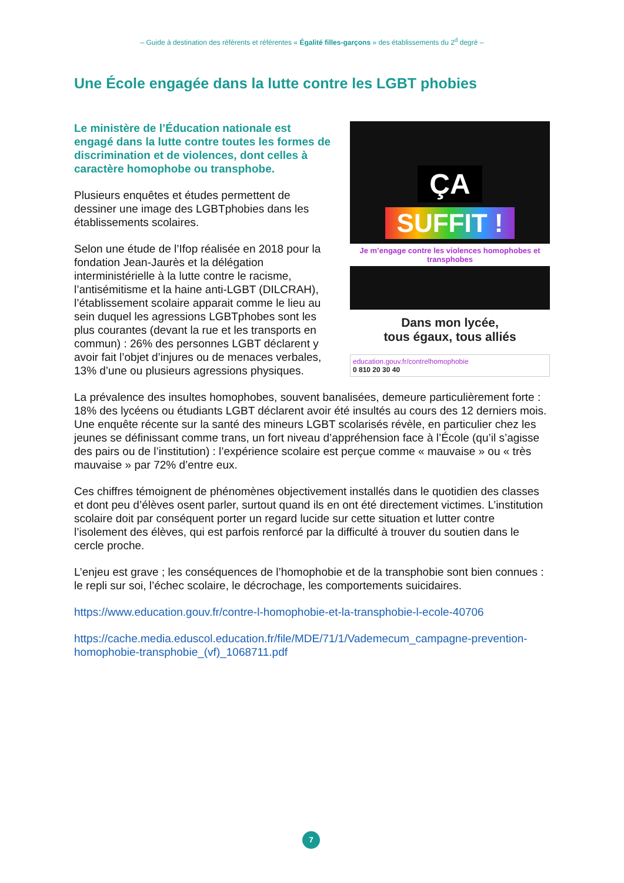– Guide à destination des référents et référentes « Égalité filles-garçons » des établissements du 2<sup>d</sup> degré –
Une École engagée dans la lutte contre les LGBT phobies
ÇA
SUFFIT !
Je m’engage contre les violences homophobes et transphobes
Dans mon lycée,
tous égaux, tous alliés
education.gouv.fr/contrelhomophobie
0 810 20 30 40
Le ministère de l’Éducation nationale est engagé dans la lutte contre toutes les formes de discrimination et de violences, dont celles à caractère homophobe ou transphobe.
Plusieurs enquêtes et études permettent de dessiner une image des LGBTphobies dans les établissements scolaires.
Selon une étude de l’Ifop réalisée en 2018 pour la fondation Jean-Jaurès et la délégation interministérielle à la lutte contre le racisme, l’antisémitisme et la haine anti-LGBT (DILCRAH), l’établissement scolaire apparait comme le lieu au sein duquel les agressions LGBTphobes sont les plus courantes (devant la rue et les transports en commun) : 26% des personnes LGBT déclarent y avoir fait l’objet d’injures ou de menaces verbales, 13% d’une ou plusieurs agressions physiques.
La prévalence des insultes homophobes, souvent banalisées, demeure particulièrement forte : 18% des lycéens ou étudiants LGBT déclarent avoir été insultés au cours des 12 derniers mois. Une enquête récente sur la santé des mineurs LGBT scolarisés révèle, en particulier chez les jeunes se définissant comme trans, un fort niveau d’appréhension face à l’École (qu’il s’agisse des pairs ou de l’institution) : l’expérience scolaire est perçue comme « mauvaise » ou « très mauvaise » par 72% d’entre eux.
Ces chiffres témoignent de phénomènes objectivement installés dans le quotidien des classes et dont peu d’élèves osent parler, surtout quand ils en ont été directement victimes. L’institution scolaire doit par conséquent porter un regard lucide sur cette situation et lutter contre l’isolement des élèves, qui est parfois renforcé par la difficulté à trouver du soutien dans le cercle proche.
L’enjeu est grave ; les conséquences de l’homophobie et de la transphobie sont bien connues : le repli sur soi, l’échec scolaire, le décrochage, les comportements suicidaires.
https://www.education.gouv.fr/contre-l-homophobie-et-la-transphobie-l-ecole-40706
https://cache.media.eduscol.education.fr/file/MDE/71/1/Vademecum_campagne-prevention-homophobie-transphobie_(vf)_1068711.pdf
7